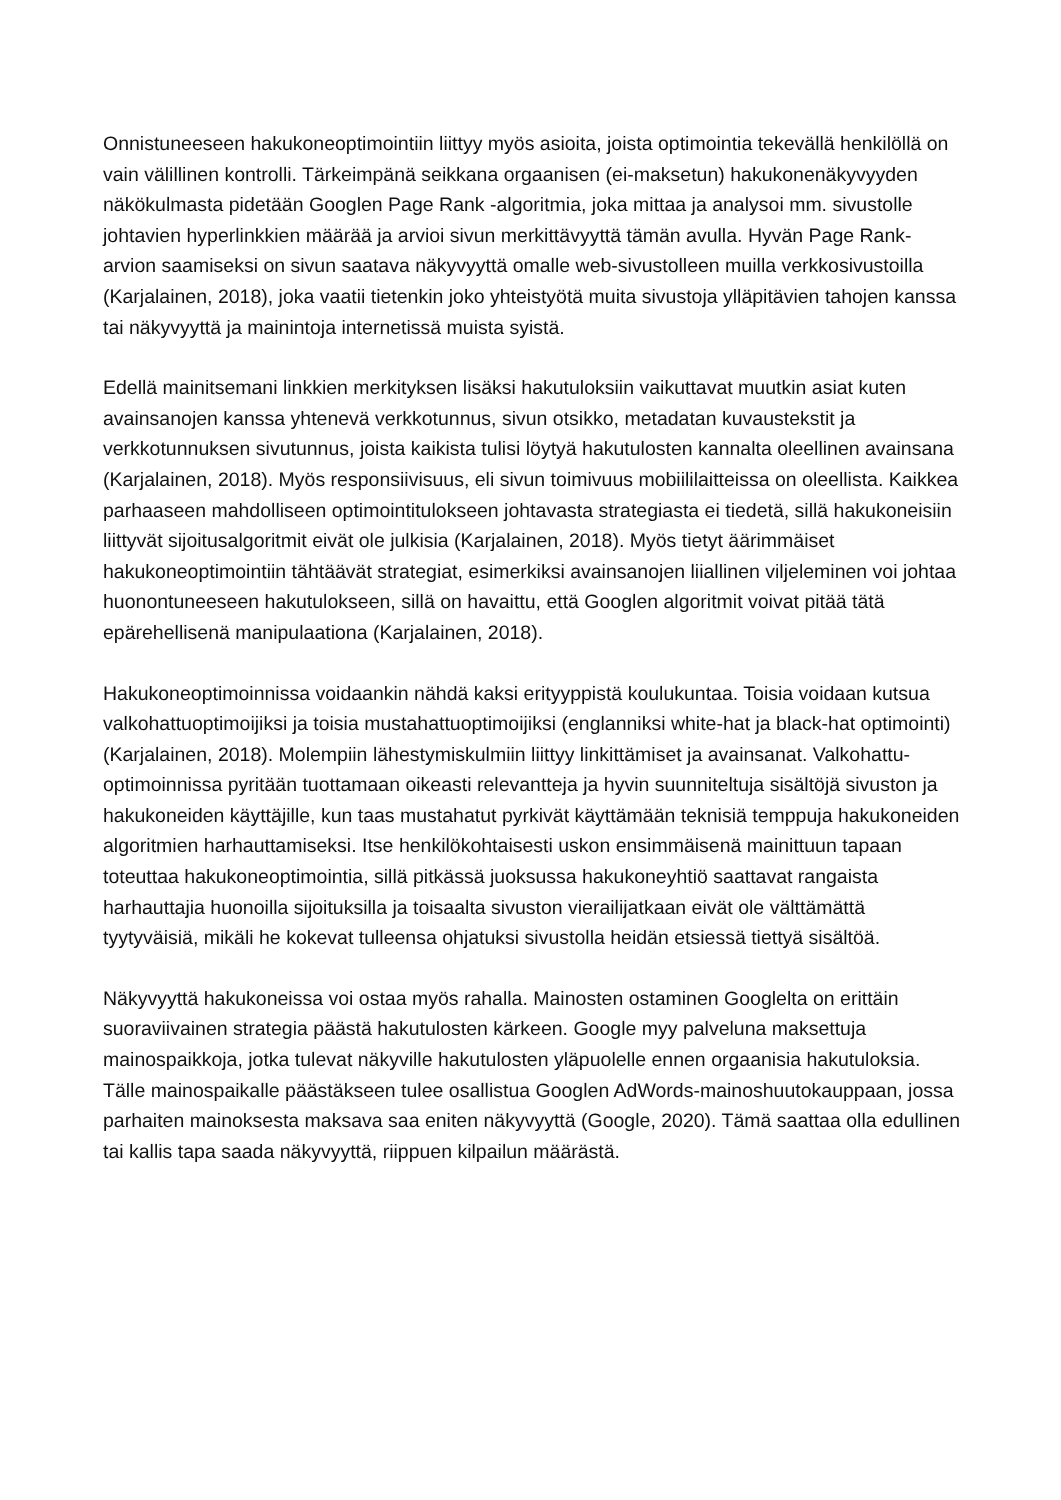Onnistuneeseen hakukoneoptimointiin liittyy myös asioita, joista optimointia tekevällä henkilöllä on vain välillinen kontrolli. Tärkeimpänä seikkana orgaanisen (ei-maksetun) hakukonenäkyvyyden näkökulmasta pidetään Googlen Page Rank -algoritmia, joka mittaa ja analysoi mm. sivustolle johtavien hyperlinkkien määrää ja arvioi sivun merkittävyyttä tämän avulla. Hyvän Page Rank-arvion saamiseksi on sivun saatava näkyvyyttä omalle web-sivustolleen muilla verkkosivustoilla (Karjalainen, 2018), joka vaatii tietenkin joko yhteistyötä muita sivustoja ylläpitävien tahojen kanssa tai näkyvyyttä ja mainintoja internetissä muista syistä.
Edellä mainitsemani linkkien merkityksen lisäksi hakutuloksiin vaikuttavat muutkin asiat kuten avainsanojen kanssa yhtenevä verkkotunnus, sivun otsikko, metadatan kuvaustekstit ja verkkotunnuksen sivutunnus, joista kaikista tulisi löytyä hakutulosten kannalta oleellinen avainsana (Karjalainen, 2018). Myös responsiivisuus, eli sivun toimivuus mobiililaitteissa on oleellista. Kaikkea parhaaseen mahdolliseen optimointitulokseen johtavasta strategiasta ei tiedetä, sillä hakukoneisiin liittyvät sijoitusalgoritmit eivät ole julkisia (Karjalainen, 2018). Myös tietyt äärimmäiset hakukoneoptimointiin tähtäävät strategiat, esimerkiksi avainsanojen liiallinen viljeleminen voi johtaa huonontuneeseen hakutulokseen, sillä on havaittu, että Googlen algoritmit voivat pitää tätä epärehellisenä manipulaationa (Karjalainen, 2018).
Hakukoneoptimoinnissa voidaankin nähdä kaksi erityyppistä koulukuntaa. Toisia voidaan kutsua valkohattuoptimoijiksi ja toisia mustahattuoptimoijiksi (englanniksi white-hat ja black-hat optimointi) (Karjalainen, 2018). Molempiin lähestymiskulmiin liittyy linkittämiset ja avainsanat. Valkohattu-optimoinnissa pyritään tuottamaan oikeasti relevantteja ja hyvin suunniteltuja sisältöjä sivuston ja hakukoneiden käyttäjille, kun taas mustahatut pyrkivät käyttämään teknisiä temppuja hakukoneiden algoritmien harhauttamiseksi. Itse henkilökohtaisesti uskon ensimmäisenä mainittuun tapaan toteuttaa hakukoneoptimointia, sillä pitkässä juoksussa hakukoneyhtiö saattavat rangaista harhauttajia huonoilla sijoituksilla ja toisaalta sivuston vierailijatkaan eivät ole välttämättä tyytyväisiä, mikäli he kokevat tulleensa ohjatuksi sivustolla heidän etsiessä tiettyä sisältöä.
Näkyvyyttä hakukoneissa voi ostaa myös rahalla. Mainosten ostaminen Googlelta on erittäin suoraviivainen strategia päästä hakutulosten kärkeen. Google myy palveluna maksettuja mainospaikkoja, jotka tulevat näkyville hakutulosten yläpuolelle ennen orgaanisia hakutuloksia. Tälle mainospaikalle päästäkseen tulee osallistua Googlen AdWords-mainoshuutokauppaan, jossa parhaiten mainoksesta maksava saa eniten näkyvyyttä (Google, 2020). Tämä saattaa olla edullinen tai kallis tapa saada näkyvyyttä, riippuen kilpailun määrästä.